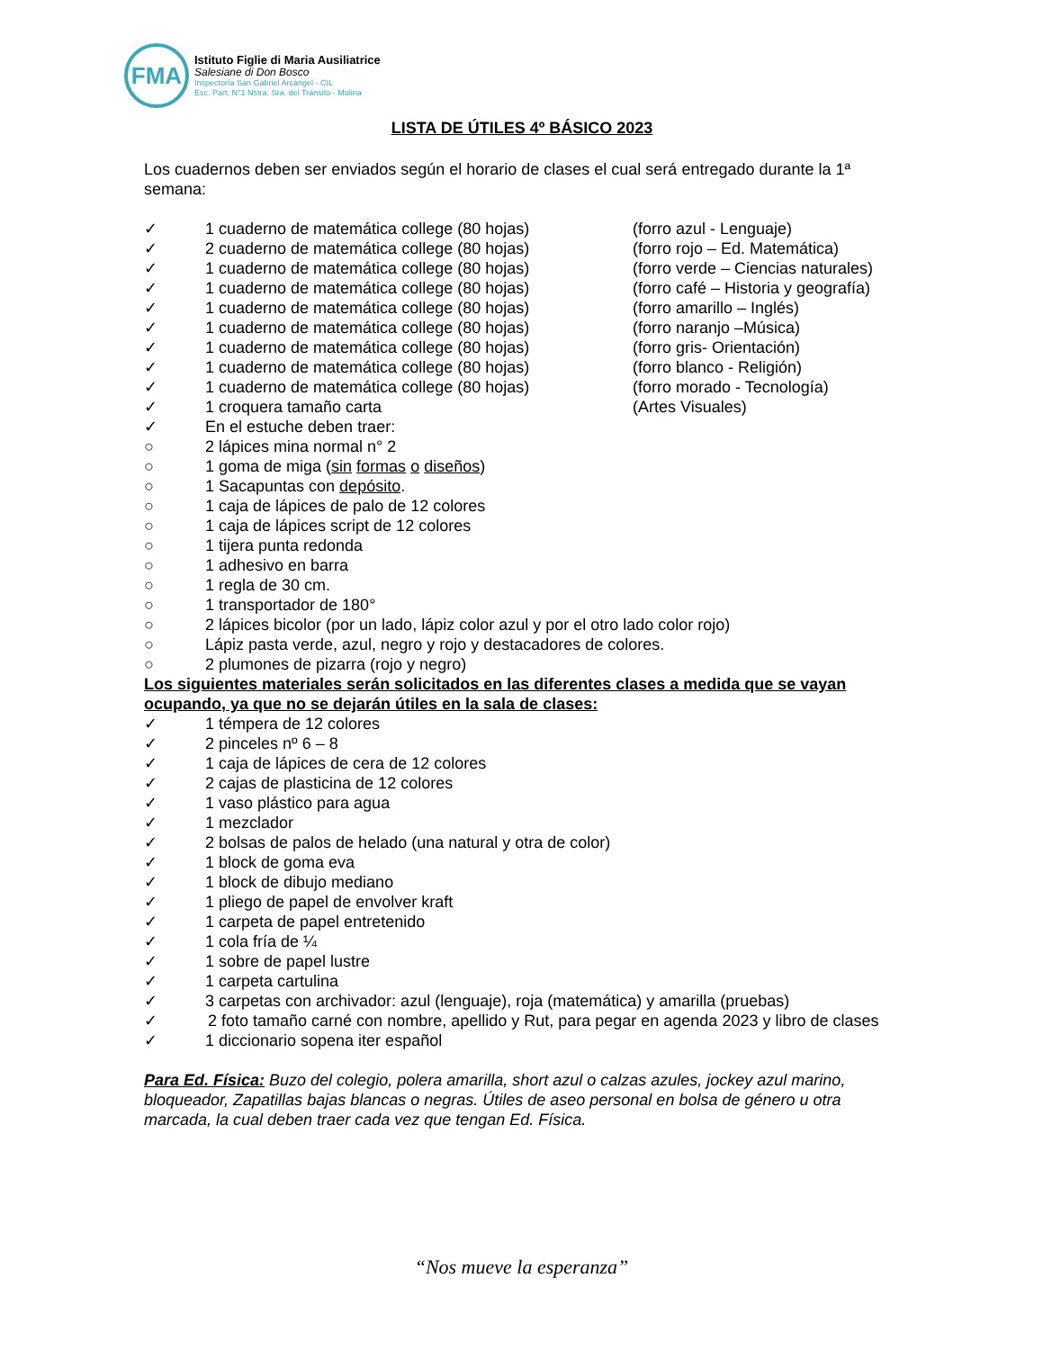FMA
Istituto Figlie di Maria Ausiliatrice
Salesiane di Don Bosco
Inspectoría San Gabriel Arcángel - CIL
Esc. Part. N°1 Nstra. Sra. del Tránsito - Molina
LISTA DE ÚTILES 4º BÁSICO 2023
Los cuadernos deben ser enviados según el horario de clases el cual será entregado durante la 1ª semana:
✓ 1 cuaderno de matemática college (80 hojas) (forro azul - Lenguaje)
✓ 2 cuaderno de matemática college (80 hojas) (forro rojo – Ed. Matemática)
✓ 1 cuaderno de matemática college (80 hojas) (forro verde – Ciencias naturales)
✓ 1 cuaderno de matemática college (80 hojas) (forro café – Historia y geografía)
✓ 1 cuaderno de matemática college (80 hojas) (forro amarillo – Inglés)
✓ 1 cuaderno de matemática college (80 hojas) (forro naranjo –Música)
✓ 1 cuaderno de matemática college (80 hojas) (forro gris- Orientación)
✓ 1 cuaderno de matemática college (80 hojas) (forro blanco - Religión)
✓ 1 cuaderno de matemática college (80 hojas) (forro morado - Tecnología)
✓ 1 croquera tamaño carta (Artes Visuales)
✓ En el estuche deben traer:
○ 2 lápices mina normal n° 2
○ 1 goma de miga (sin formas o diseños)
○ 1 Sacapuntas con depósito.
○ 1 caja de lápices de palo de 12 colores
○ 1 caja de lápices script de 12 colores
○ 1 tijera punta redonda
○ 1 adhesivo en barra
○ 1 regla de 30 cm.
○ 1 transportador de 180°
○ 2 lápices bicolor (por un lado, lápiz color azul y por el otro lado color rojo)
○ Lápiz pasta verde, azul, negro y rojo y destacadores de colores.
○ 2 plumones de pizarra (rojo y negro)
Los siguientes materiales serán solicitados en las diferentes clases a medida que se vayan ocupando, ya que no se dejarán útiles en la sala de clases:
✓ 1 témpera de 12 colores
✓ 2 pinceles nº 6 – 8
✓ 1 caja de lápices de cera de 12 colores
✓ 2 cajas de plasticina de 12 colores
✓ 1 vaso plástico para agua
✓ 1 mezclador
✓ 2 bolsas de palos de helado (una natural y otra de color)
✓ 1 block de goma eva
✓ 1 block de dibujo mediano
✓ 1 pliego de papel de envolver kraft
✓ 1 carpeta de papel entretenido
✓ 1 cola fría de ¼
✓ 1 sobre de papel lustre
✓ 1 carpeta cartulina
✓ 3 carpetas con archivador: azul (lenguaje), roja (matemática) y amarilla (pruebas)
✓ 2 foto tamaño carné con nombre, apellido y Rut, para pegar en agenda 2023 y libro de clases
✓ 1 diccionario sopena iter español
Para Ed. Física: Buzo del colegio, polera amarilla, short azul o calzas azules, jockey azul marino, bloqueador, Zapatillas bajas blancas o negras. Útiles de aseo personal en bolsa de género u otra marcada, la cual deben traer cada vez que tengan Ed. Física.
“Nos mueve la esperanza”